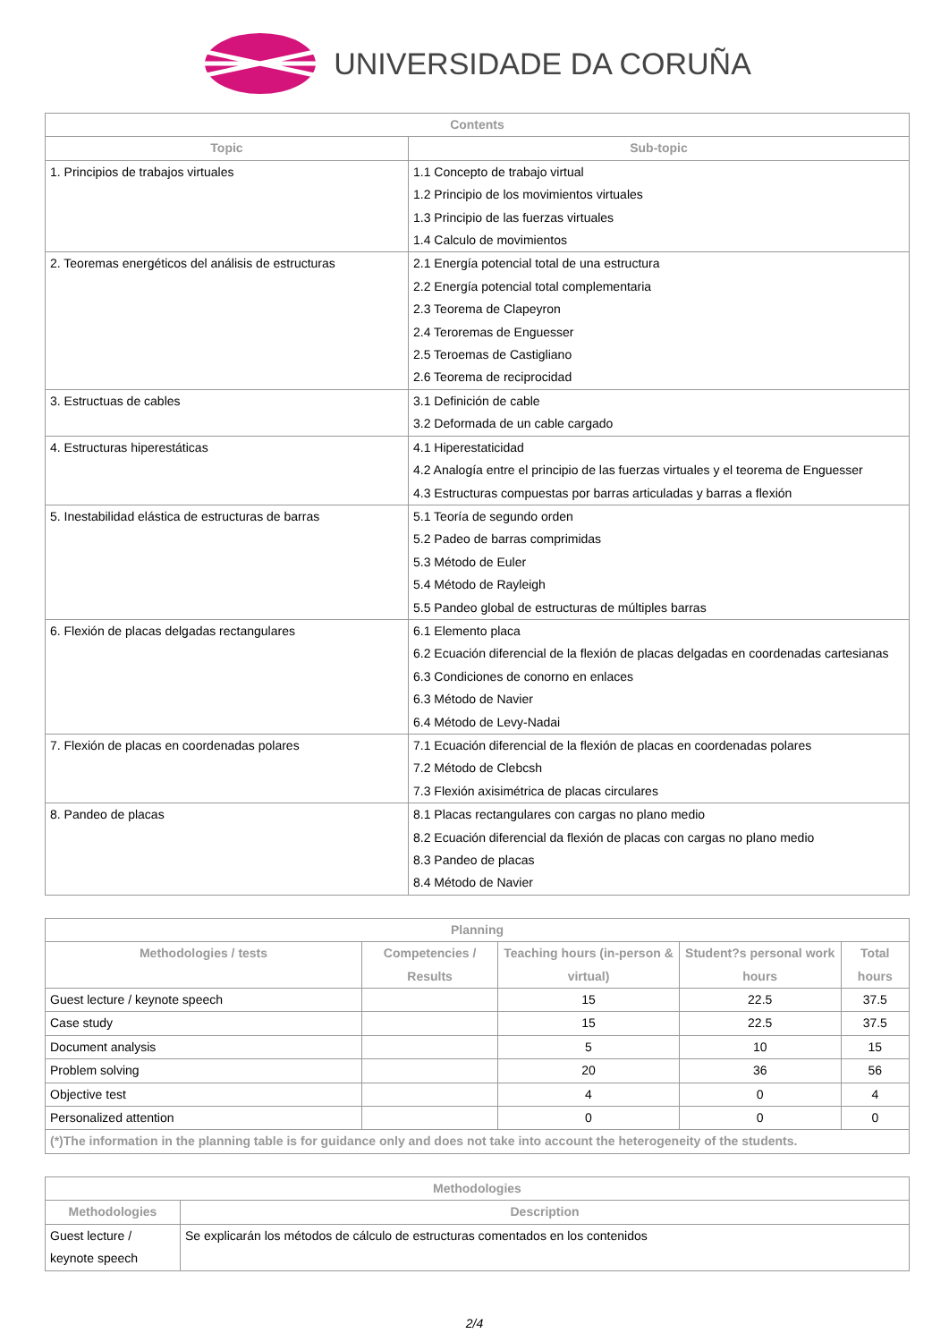UNIVERSIDADE DA CORUÑA
| Contents | |
| --- | --- |
| Topic | Sub-topic |
| 1. Principios de trabajos virtuales | 1.1 Concepto de trabajo virtual 1.2 Principio de los movimientos virtuales 1.3 Principio de las fuerzas virtuales 1.4 Calculo de movimientos |
| 2. Teoremas energéticos del análisis de estructuras | 2.1 Energía potencial total de una estructura 2.2 Energía potencial total complementaria 2.3 Teorema de Clapeyron 2.4 Teroremas de Enguesser 2.5 Teroemas de Castigliano 2.6 Teorema de reciprocidad |
| 3. Estructuas de cables | 3.1 Definición de cable 3.2 Deformada de un cable cargado |
| 4. Estructuras hiperestáticas | 4.1 Hiperestaticidad 4.2 Analogía entre el principio de las fuerzas virtuales y el teorema de Enguesser 4.3 Estructuras compuestas por barras articuladas y barras a flexión |
| 5. Inestabilidad elástica de estructuras de barras | 5.1 Teoría de segundo orden 5.2 Padeo de barras comprimidas 5.3 Método de Euler 5.4 Método de Rayleigh 5.5 Pandeo global de estructuras de múltiples barras |
| 6. Flexión de placas delgadas rectangulares | 6.1 Elemento placa 6.2 Ecuación diferencial de la flexión de placas delgadas en coordenadas cartesianas 6.3 Condiciones de conorno en enlaces 6.3 Método de Navier 6.4 Método de Levy-Nadai |
| 7. Flexión de placas en coordenadas polares | 7.1 Ecuación diferencial de la flexión de placas en coordenadas polares 7.2 Método de Clebcsh 7.3 Flexión axisimétrica de placas circulares |
| 8. Pandeo de placas | 8.1 Placas rectangulares con cargas no plano medio 8.2 Ecuación diferencial da flexión de placas con cargas no plano medio 8.3 Pandeo de placas 8.4 Método de Navier |
| Planning | | | | |
| --- | --- | --- | --- | --- |
| Methodologies / tests | Competencies / Results | Teaching hours (in-person & virtual) | Student?s personal work hours | Total hours |
| Guest lecture / keynote speech | | 15 | 22.5 | 37.5 |
| Case study | | 15 | 22.5 | 37.5 |
| Document analysis | | 5 | 10 | 15 |
| Problem solving | | 20 | 36 | 56 |
| Objective test | | 4 | 0 | 4 |
| Personalized attention | | 0 | 0 | 0 |
| (*)The information in the planning table is for guidance only and does not take into account the heterogeneity of the students. | | | | |
| Methodologies | |
| --- | --- |
| Methodologies | Description |
| Guest lecture / keynote speech | Se explicarán los métodos de cálculo de estructuras comentados en los contenidos |
2/4